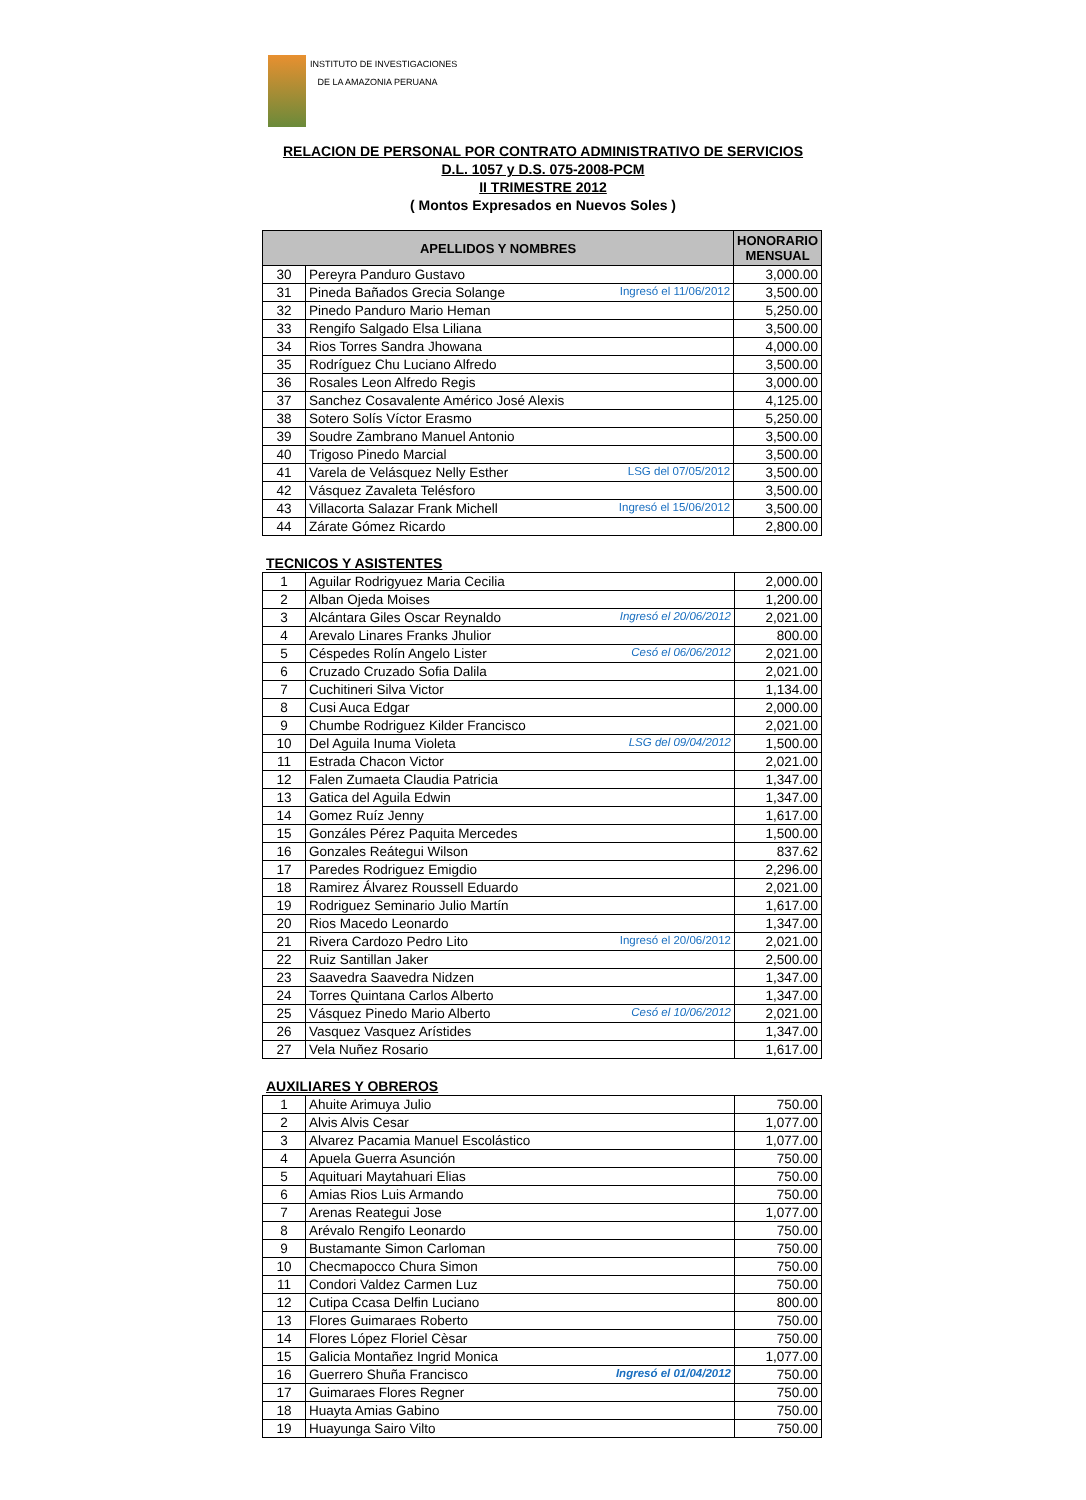INSTITUTO DE INVESTIGACIONES
DE LA AMAZONIA PERUANA
RELACION DE PERSONAL POR CONTRATO ADMINISTRATIVO DE SERVICIOS
D.L. 1057 y D.S. 075-2008-PCM
II TRIMESTRE 2012
( Montos Expresados en Nuevos Soles )
| APELLIDOS Y NOMBRES | | HONORARIO MENSUAL |
| --- | --- | --- |
| 30 | Pereyra Panduro Gustavo | 3,000.00 |
| 31 | Pineda Bañados Grecia Solange Ingresó el 11/06/2012 | 3,500.00 |
| 32 | Pinedo Panduro Mario Heman | 5,250.00 |
| 33 | Rengifo Salgado Elsa Liliana | 3,500.00 |
| 34 | Rios Torres Sandra Jhowana | 4,000.00 |
| 35 | Rodríguez Chu Luciano Alfredo | 3,500.00 |
| 36 | Rosales Leon Alfredo Regis | 3,000.00 |
| 37 | Sanchez Cosavalente Américo José Alexis | 4,125.00 |
| 38 | Sotero Solís Víctor Erasmo | 5,250.00 |
| 39 | Soudre Zambrano Manuel Antonio | 3,500.00 |
| 40 | Trigoso Pinedo Marcial | 3,500.00 |
| 41 | Varela de Velásquez Nelly Esther LSG del 07/05/2012 | 3,500.00 |
| 42 | Vásquez Zavaleta Telésforo | 3,500.00 |
| 43 | Villacorta Salazar Frank Michell Ingresó el 15/06/2012 | 3,500.00 |
| 44 | Zárate Gómez Ricardo | 2,800.00 |
TECNICOS Y ASISTENTES
| 1 | Aguilar Rodrigyuez Maria Cecilia | 2,000.00 |
| 2 | Alban Ojeda Moises | 1,200.00 |
| 3 | Alcántara Giles Oscar Reynaldo Ingresó el 20/06/2012 | 2,021.00 |
| 4 | Arevalo Linares Franks Jhulior | 800.00 |
| 5 | Céspedes Rolín Angelo Lister Cesó el 06/06/2012 | 2,021.00 |
| 6 | Cruzado Cruzado Sofia Dalila | 2,021.00 |
| 7 | Cuchitineri Silva Victor | 1,134.00 |
| 8 | Cusi Auca Edgar | 2,000.00 |
| 9 | Chumbe Rodriguez Kilder Francisco | 2,021.00 |
| 10 | Del Aguila Inuma Violeta LSG del 09/04/2012 | 1,500.00 |
| 11 | Estrada Chacon Victor | 2,021.00 |
| 12 | Falen Zumaeta Claudia Patricia | 1,347.00 |
| 13 | Gatica del Aguila Edwin | 1,347.00 |
| 14 | Gomez Ruíz Jenny | 1,617.00 |
| 15 | Gonzáles Pérez Paquita Mercedes | 1,500.00 |
| 16 | Gonzales Reátegui Wilson | 837.62 |
| 17 | Paredes Rodriguez Emigdio | 2,296.00 |
| 18 | Ramirez Álvarez Roussell Eduardo | 2,021.00 |
| 19 | Rodriguez Seminario Julio Martín | 1,617.00 |
| 20 | Rios Macedo Leonardo | 1,347.00 |
| 21 | Rivera Cardozo Pedro Lito Ingresó el 20/06/2012 | 2,021.00 |
| 22 | Ruiz Santillan Jaker | 2,500.00 |
| 23 | Saavedra Saavedra Nidzen | 1,347.00 |
| 24 | Torres Quintana Carlos Alberto | 1,347.00 |
| 25 | Vásquez Pinedo Mario Alberto Cesó el 10/06/2012 | 2,021.00 |
| 26 | Vasquez Vasquez Arístides | 1,347.00 |
| 27 | Vela Nuñez Rosario | 1,617.00 |
AUXILIARES Y OBREROS
| 1 | Ahuite Arimuya Julio | 750.00 |
| 2 | Alvis Alvis Cesar | 1,077.00 |
| 3 | Alvarez Pacamia Manuel Escolástico | 1,077.00 |
| 4 | Apuela Guerra Asunción | 750.00 |
| 5 | Aquituari Maytahuari Elias | 750.00 |
| 6 | Amias Rios Luis Armando | 750.00 |
| 7 | Arenas Reategui Jose | 1,077.00 |
| 8 | Arévalo Rengifo Leonardo | 750.00 |
| 9 | Bustamante Simon Carloman | 750.00 |
| 10 | Checmapocco Chura Simon | 750.00 |
| 11 | Condori Valdez Carmen Luz | 750.00 |
| 12 | Cutipa Ccasa Delfin Luciano | 800.00 |
| 13 | Flores Guimaraes Roberto | 750.00 |
| 14 | Flores López Floriel Cèsar | 750.00 |
| 15 | Galicia Montañez Ingrid Monica | 1,077.00 |
| 16 | Guerrero Shuña Francisco Ingresó el 01/04/2012 | 750.00 |
| 17 | Guimaraes Flores Regner | 750.00 |
| 18 | Huayta Amias Gabino | 750.00 |
| 19 | Huayunga Sairo Vilto | 750.00 |